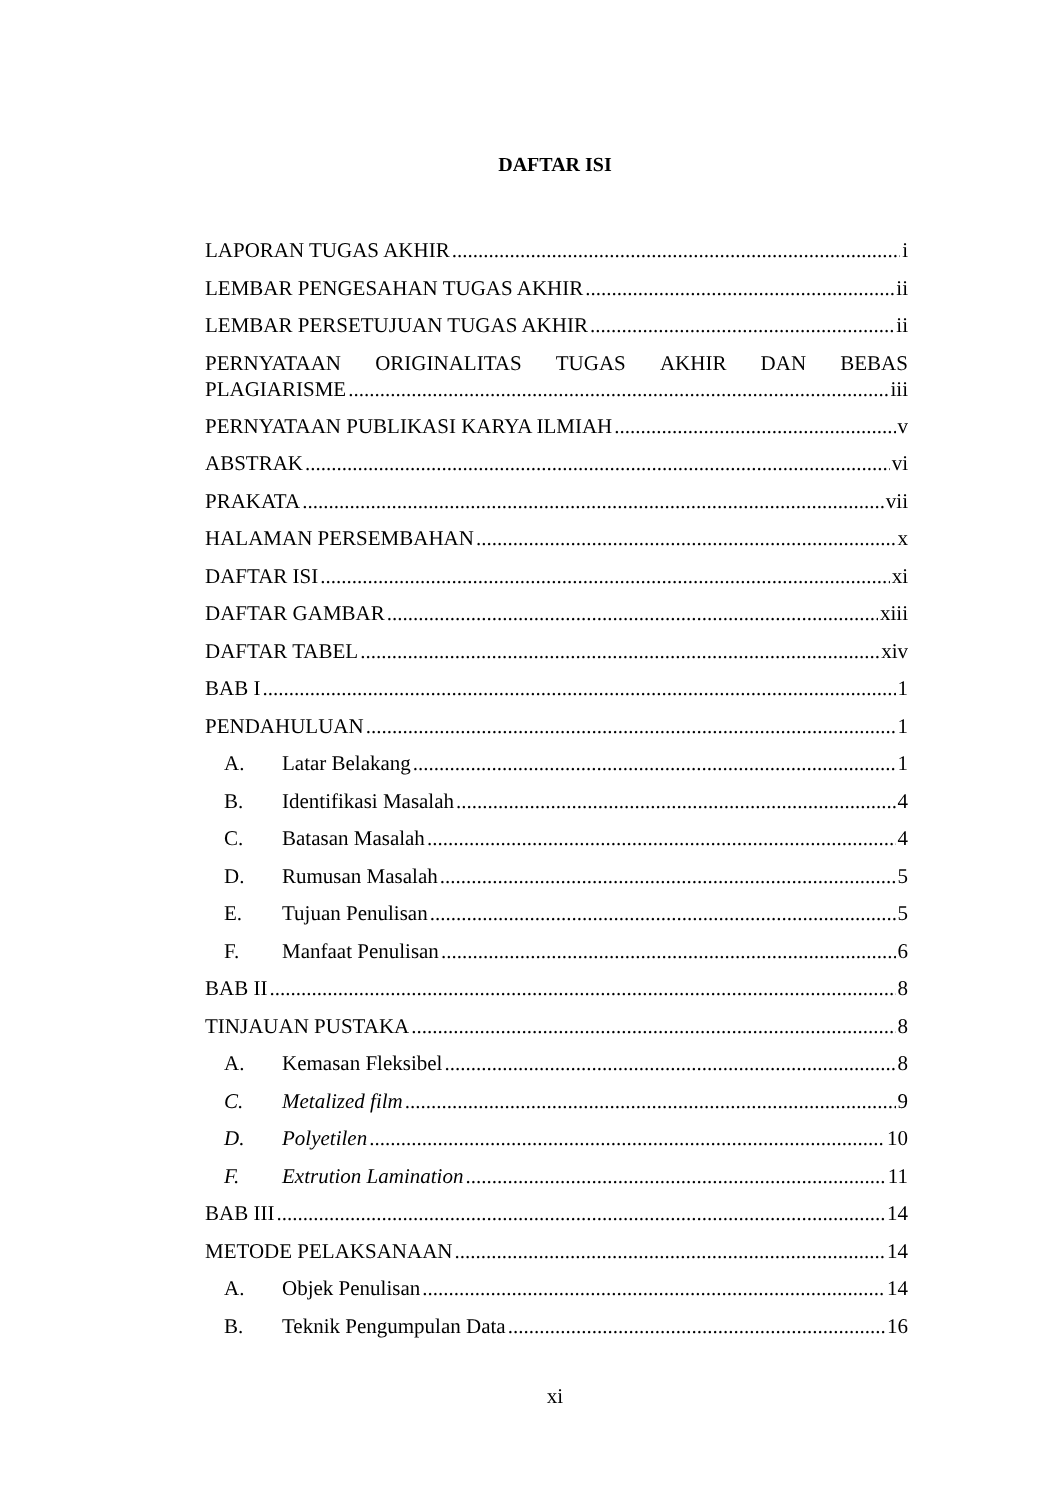DAFTAR ISI
LAPORAN TUGAS AKHIR i
LEMBAR PENGESAHAN TUGAS AKHIR ii
LEMBAR PERSETUJUAN TUGAS AKHIR ii
PERNYATAAN ORIGINALITAS TUGAS AKHIR DAN BEBAS
PLAGIARISME iii
PERNYATAAN PUBLIKASI KARYA ILMIAH v
ABSTRAK vi
PRAKATA vii
HALAMAN PERSEMBAHAN x
DAFTAR ISI xi
DAFTAR GAMBAR xiii
DAFTAR TABEL xiv
BAB I 1
PENDAHULUAN 1
A. Latar Belakang 1
B. Identifikasi Masalah 4
C. Batasan Masalah 4
D. Rumusan Masalah 5
E. Tujuan Penulisan 5
F. Manfaat Penulisan 6
BAB II 8
TINJAUAN PUSTAKA 8
A. Kemasan Fleksibel 8
C. Metalized film 9
D. Polyetilen 10
F. Extrution Lamination 11
BAB III 14
METODE PELAKSANAAN 14
A. Objek Penulisan 14
B. Teknik Pengumpulan Data 16
xi